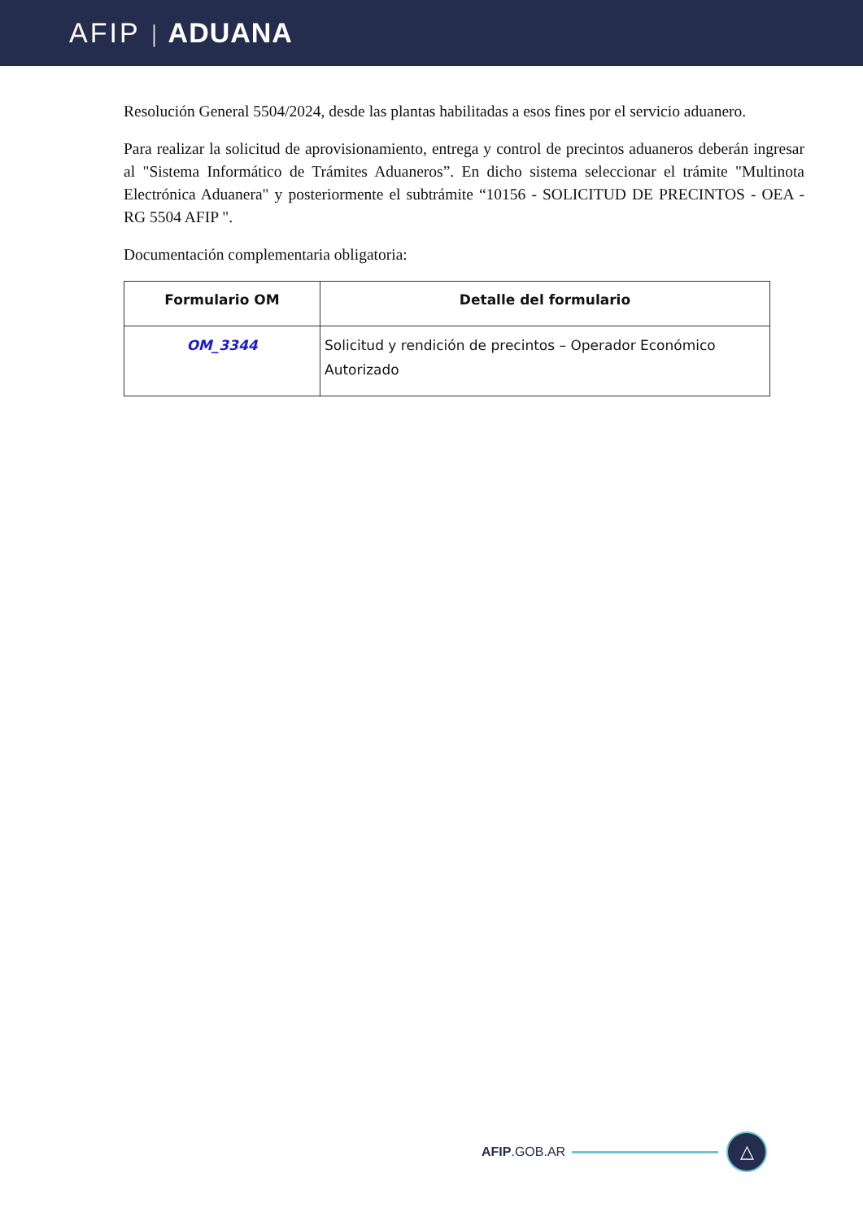AFIP | ADUANA
Resolución General 5504/2024, desde las plantas habilitadas a esos fines por el servicio aduanero.
Para realizar la solicitud de aprovisionamiento, entrega y control de precintos aduaneros deberán ingresar al "Sistema Informático de Trámites Aduaneros”. En dicho sistema seleccionar el trámite "Multinota Electrónica Aduanera" y posteriormente el subtrámite “10156 - SOLICITUD DE PRECINTOS - OEA - RG 5504 AFIP ".
Documentación complementaria obligatoria:
| Formulario OM | Detalle del formulario |
| --- | --- |
| OM_3344 | Solicitud y rendición de precintos – Operador Económico Autorizado |
AFIP.GOB.AR
△